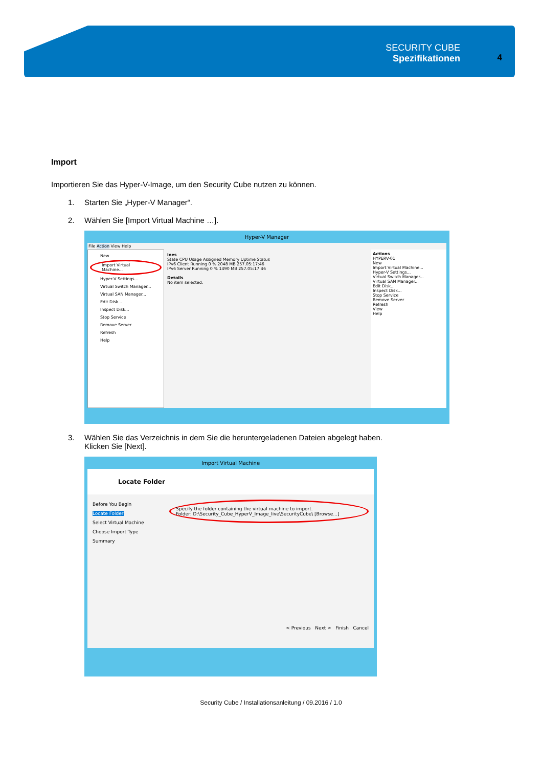SECURITY CUBE
Spezifikationen
4
Import
Importieren Sie das Hyper-V-Image, um den Security Cube nutzen zu können.
1. Starten Sie „Hyper-V Manager“.
2. Wählen Sie [Import Virtual Machine …].
Hyper-V Manager
File Action View Help
New
Import Virtual Machine...
Hyper-V Settings...
Virtual Switch Manager...
Virtual SAN Manager...
Edit Disk...
Inspect Disk...
Stop Service
Remove Server
Refresh
Help
ines
State CPU Usage Assigned Memory Uptime Status
IPv6 Client Running 0 % 2048 MB 257.05:17:46
IPv6 Server Running 0 % 1490 MB 257.05:17:46
Details
No item selected.
Actions
HYPERV-01
New
Import Virtual Machine...
Hyper-V Settings...
Virtual Switch Manager...
Virtual SAN Manager...
Edit Disk...
Inspect Disk...
Stop Service
Remove Server
Refresh
View
Help
3. Wählen Sie das Verzeichnis in dem Sie die heruntergeladenen Dateien abgelegt haben.
Klicken Sie [Next].
Import Virtual Machine
Locate Folder
Before You Begin
Locate Folder
Select Virtual Machine
Choose Import Type
Summary
Specify the folder containing the virtual machine to import.
Folder: D:\Security_Cube_HyperV_Image_live\SecurityCube\ [Browse...]
< Previous Next > Finish Cancel
Security Cube / Installationsanleitung / 09.2016 / 1.0